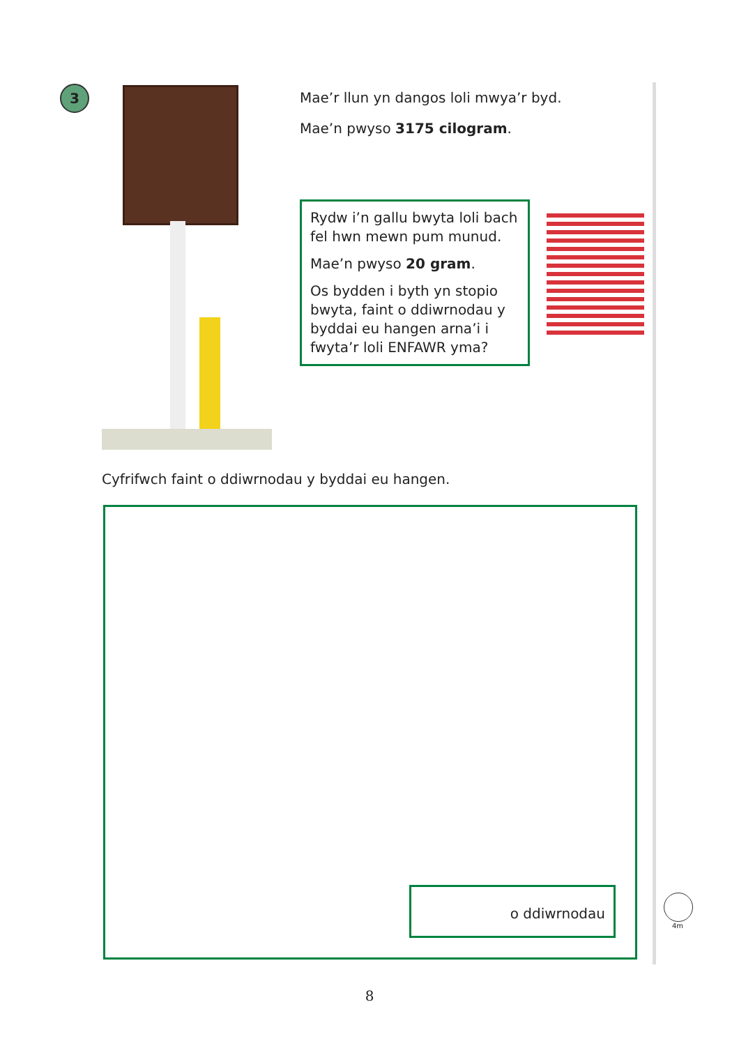3
Mae’r llun yn dangos loli mwya’r byd.
Mae’n pwyso 3175 cilogram.
Rydw i’n gallu bwyta loli bach fel hwn mewn pum munud.
Mae’n pwyso 20 gram.
Os bydden i byth yn stopio bwyta, faint o ddiwrnodau y byddai eu hangen arna’i i fwyta’r loli ENFAWR yma?
Cyfrifwch faint o ddiwrnodau y byddai eu hangen.
o ddiwrnodau
4m
8